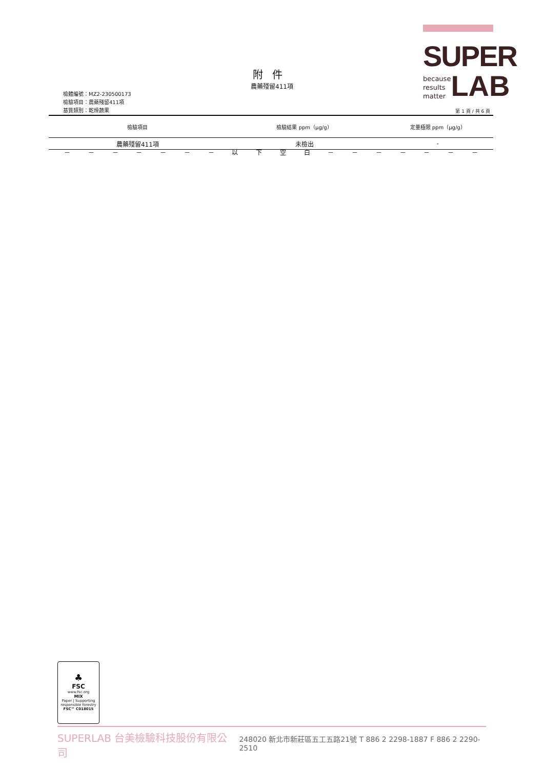SUPER
because
results
matter
LAB
附件
農藥殘留411項
檢體編號：MZ2-230500173
檢驗項目：農藥殘留411項
基質類別：乾燥蔬果
第 1 頁 / 共 6 頁
| 檢驗項目 | 檢驗結果 ppm（μg/g） | 定量極限 ppm（μg/g） |
| --- | --- | --- |
| 農藥殘留411項 | 未檢出 | - |
－ － － － － － － 以下空白 － － － － － － －
♣
FSC
www.fsc.org
MIX
Paper | Supporting responsible forestry
FSC™ C018015
SUPERLAB 台美檢驗科技股份有限公司 248020 新北市新莊區五工五路21號 T 886 2 2298-1887 F 886 2 2290-2510